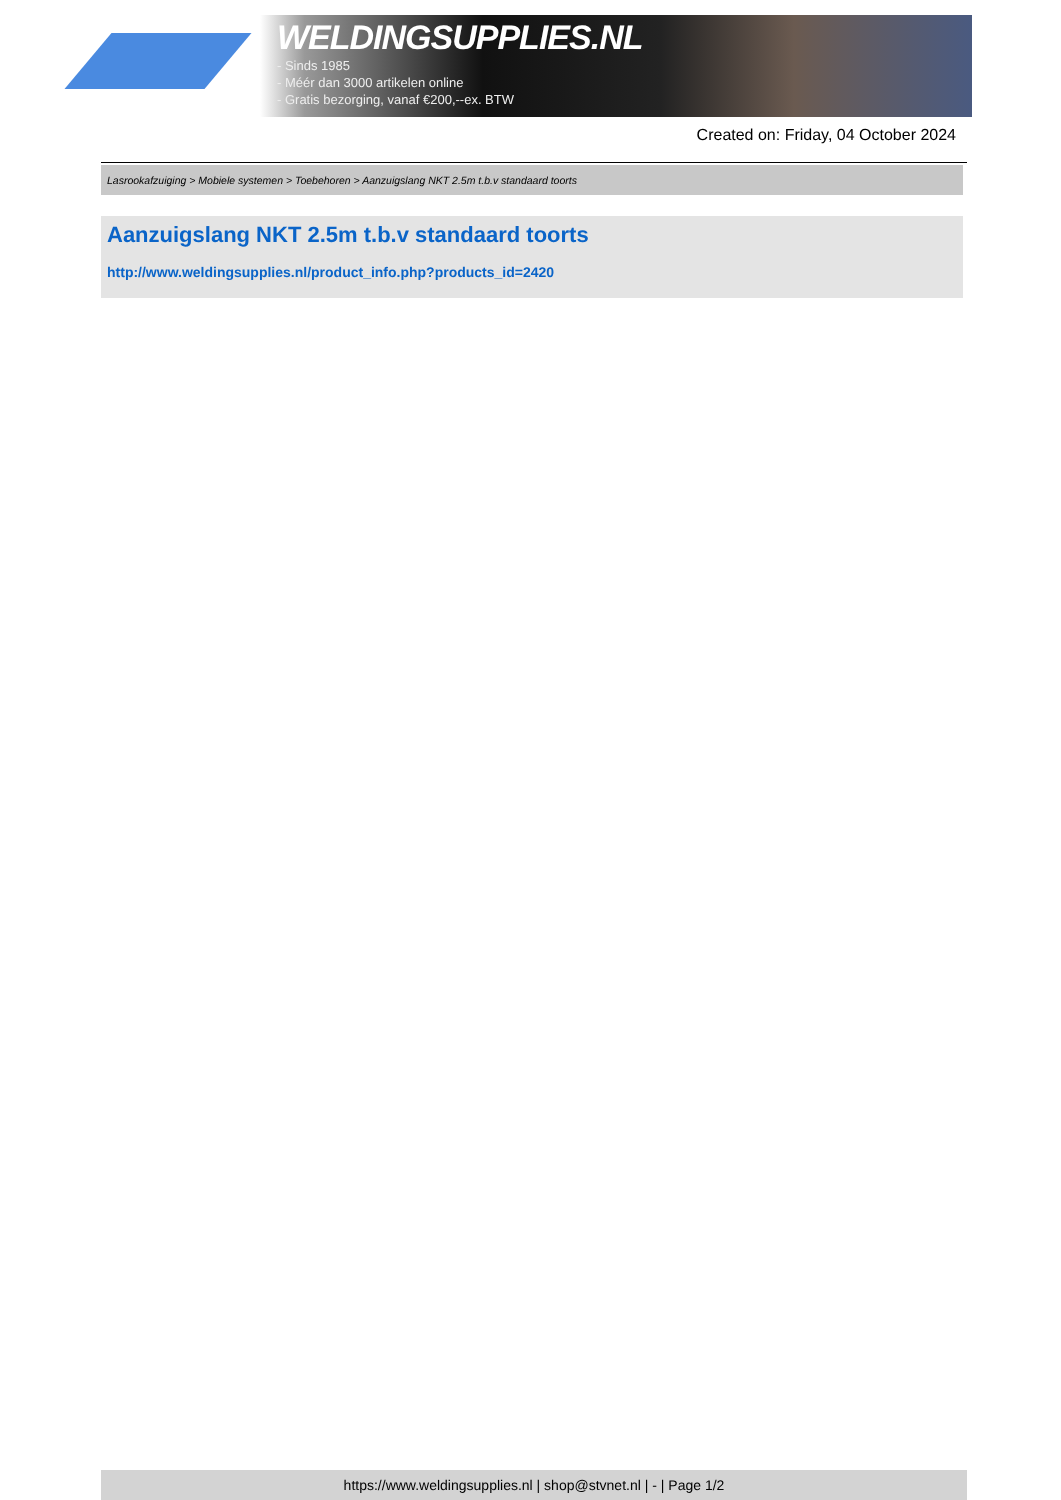WELDINGSUPPLIES.NL
- Sinds 1985
- Méér dan 3000 artikelen online
- Gratis bezorging, vanaf €200,--ex. BTW
Created on: Friday, 04 October 2024
Lasrookafzuiging > Mobiele systemen > Toebehoren > Aanzuigslang NKT 2.5m t.b.v standaard toorts
Aanzuigslang NKT 2.5m t.b.v standaard toorts
http://www.weldingsupplies.nl/product_info.php?products_id=2420
https://www.weldingsupplies.nl | shop@stvnet.nl | - | Page 1/2